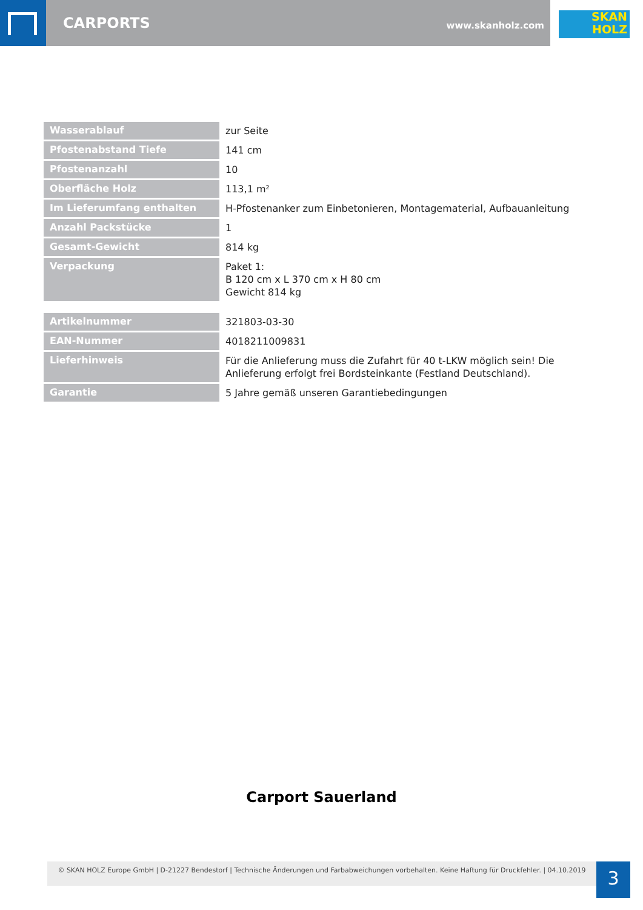CARPORTS www.skanholz.com
SKAN
HOLZ
| Wasserablauf | zur Seite |
| Pfostenabstand Tiefe | 141 cm |
| Pfostenanzahl | 10 |
| Oberfläche Holz | 113,1 m² |
| Im Lieferumfang enthalten | H-Pfostenanker zum Einbetonieren, Montagematerial, Aufbauanleitung |
| Anzahl Packstücke | 1 |
| Gesamt-Gewicht | 814 kg |
| Verpackung | Paket 1: B 120 cm x L 370 cm x H 80 cm Gewicht 814 kg |
| Artikelnummer | 321803-03-30 |
| EAN-Nummer | 4018211009831 |
| Lieferhinweis | Für die Anlieferung muss die Zufahrt für 40 t-LKW möglich sein! Die Anlieferung erfolgt frei Bordsteinkante (Festland Deutschland). |
| Garantie | 5 Jahre gemäß unseren Garantiebedingungen |
Carport Sauerland
© SKAN HOLZ Europe GmbH | D-21227 Bendestorf | Technische Änderungen und Farbabweichungen vorbehalten. Keine Haftung für Druckfehler. | 04.10.2019
3